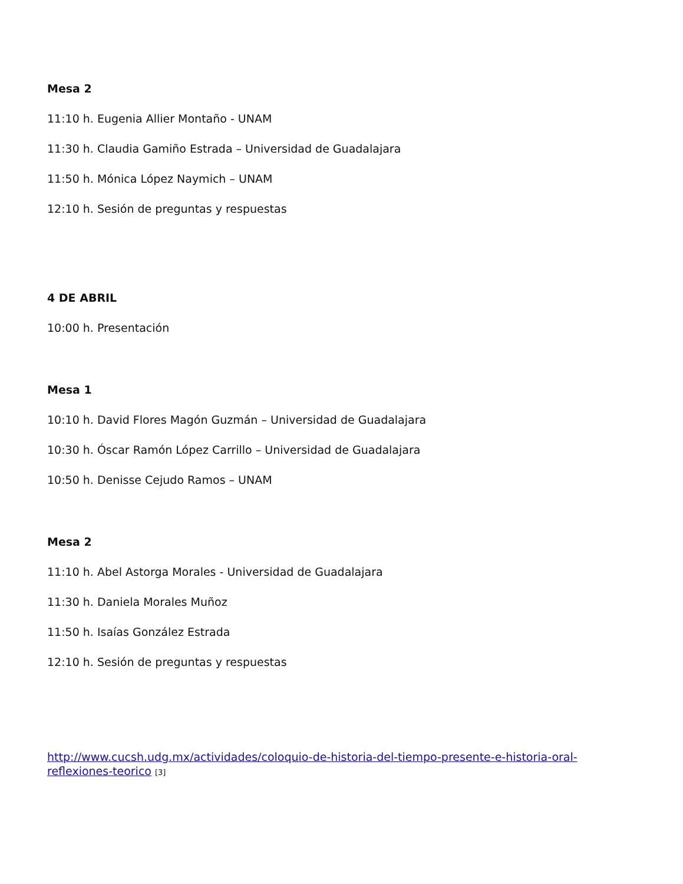Mesa 2
11:10 h. Eugenia Allier Montaño - UNAM
11:30 h. Claudia Gamiño Estrada – Universidad de Guadalajara
11:50 h. Mónica López Naymich – UNAM
12:10 h. Sesión de preguntas y respuestas
4 DE ABRIL
10:00 h. Presentación
Mesa 1
10:10 h. David Flores Magón Guzmán – Universidad de Guadalajara
10:30 h. Óscar Ramón López Carrillo – Universidad de Guadalajara
10:50 h. Denisse Cejudo Ramos – UNAM
Mesa 2
11:10 h. Abel Astorga Morales - Universidad de Guadalajara
11:30 h. Daniela Morales Muñoz
11:50 h. Isaías González Estrada
12:10 h. Sesión de preguntas y respuestas
http://www.cucsh.udg.mx/actividades/coloquio-de-historia-del-tiempo-presente-e-historia-oral-reflexiones-teorico [3]